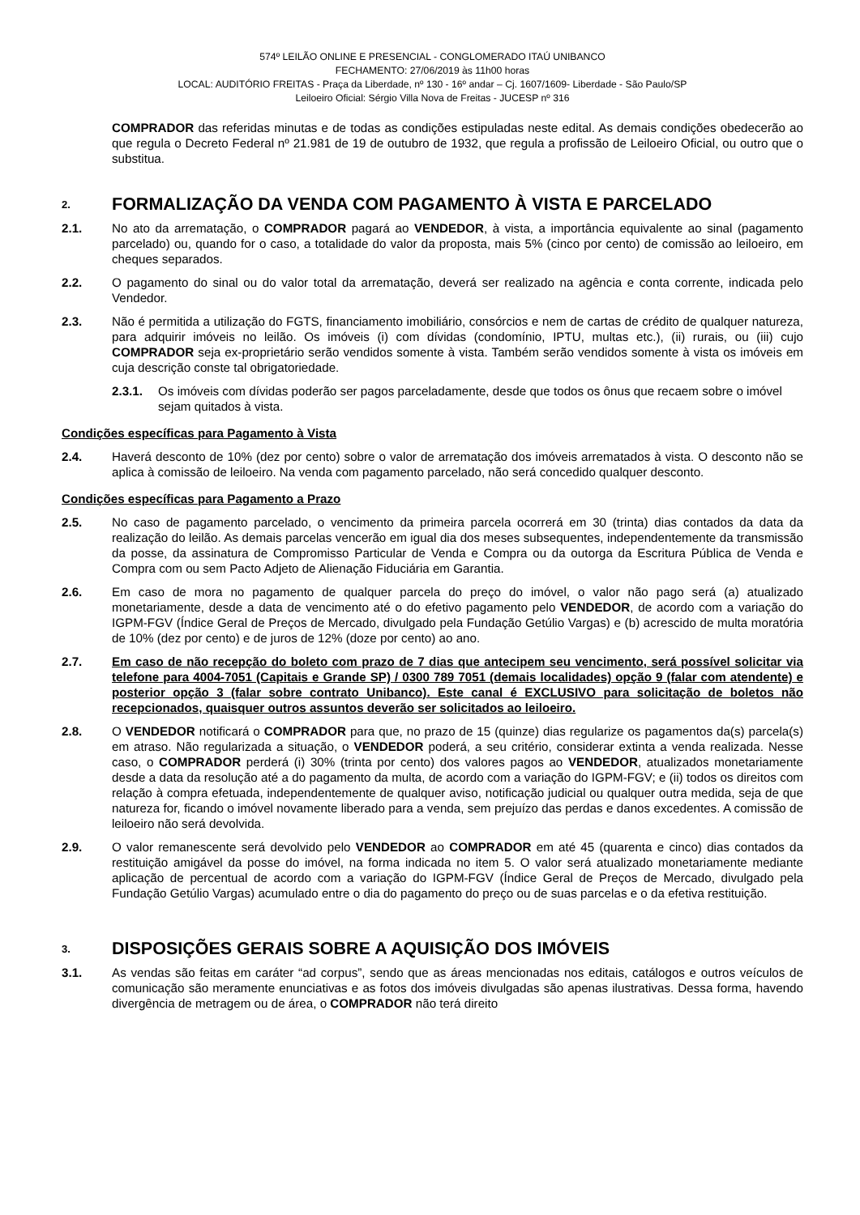574º LEILÃO ONLINE E PRESENCIAL - CONGLOMERADO ITAÚ UNIBANCO
FECHAMENTO: 27/06/2019 às 11h00 horas
LOCAL: AUDITÓRIO FREITAS - Praça da Liberdade, nº 130 - 16º andar – Cj. 1607/1609- Liberdade - São Paulo/SP
Leiloeiro Oficial: Sérgio Villa Nova de Freitas - JUCESP nº 316
COMPRADOR das referidas minutas e de todas as condições estipuladas neste edital. As demais condições obedecerão ao que regula o Decreto Federal nº 21.981 de 19 de outubro de 1932, que regula a profissão de Leiloeiro Oficial, ou outro que o substitua.
2. FORMALIZAÇÃO DA VENDA COM PAGAMENTO À VISTA E PARCELADO
2.1. No ato da arrematação, o COMPRADOR pagará ao VENDEDOR, à vista, a importância equivalente ao sinal (pagamento parcelado) ou, quando for o caso, a totalidade do valor da proposta, mais 5% (cinco por cento) de comissão ao leiloeiro, em cheques separados.
2.2. O pagamento do sinal ou do valor total da arrematação, deverá ser realizado na agência e conta corrente, indicada pelo Vendedor.
2.3. Não é permitida a utilização do FGTS, financiamento imobiliário, consórcios e nem de cartas de crédito de qualquer natureza, para adquirir imóveis no leilão. Os imóveis (i) com dívidas (condomínio, IPTU, multas etc.), (ii) rurais, ou (iii) cujo COMPRADOR seja ex-proprietário serão vendidos somente à vista. Também serão vendidos somente à vista os imóveis em cuja descrição conste tal obrigatoriedade.
2.3.1. Os imóveis com dívidas poderão ser pagos parceladamente, desde que todos os ônus que recaem sobre o imóvel sejam quitados à vista.
Condições específicas para Pagamento à Vista
2.4. Haverá desconto de 10% (dez por cento) sobre o valor de arrematação dos imóveis arrematados à vista. O desconto não se aplica à comissão de leiloeiro. Na venda com pagamento parcelado, não será concedido qualquer desconto.
Condições específicas para Pagamento a Prazo
2.5. No caso de pagamento parcelado, o vencimento da primeira parcela ocorrerá em 30 (trinta) dias contados da data da realização do leilão. As demais parcelas vencerão em igual dia dos meses subsequentes, independentemente da transmissão da posse, da assinatura de Compromisso Particular de Venda e Compra ou da outorga da Escritura Pública de Venda e Compra com ou sem Pacto Adjeto de Alienação Fiduciária em Garantia.
2.6. Em caso de mora no pagamento de qualquer parcela do preço do imóvel, o valor não pago será (a) atualizado monetariamente, desde a data de vencimento até o do efetivo pagamento pelo VENDEDOR, de acordo com a variação do IGPM-FGV (Índice Geral de Preços de Mercado, divulgado pela Fundação Getúlio Vargas) e (b) acrescido de multa moratória de 10% (dez por cento) e de juros de 12% (doze por cento) ao ano.
2.7. Em caso de não recepção do boleto com prazo de 7 dias que antecipem seu vencimento, será possível solicitar via telefone para 4004-7051 (Capitais e Grande SP) / 0300 789 7051 (demais localidades) opção 9 (falar com atendente) e posterior opção 3 (falar sobre contrato Unibanco). Este canal é EXCLUSIVO para solicitação de boletos não recepcionados, quaisquer outros assuntos deverão ser solicitados ao leiloeiro.
2.8. O VENDEDOR notificará o COMPRADOR para que, no prazo de 15 (quinze) dias regularize os pagamentos da(s) parcela(s) em atraso. Não regularizada a situação, o VENDEDOR poderá, a seu critério, considerar extinta a venda realizada. Nesse caso, o COMPRADOR perderá (i) 30% (trinta por cento) dos valores pagos ao VENDEDOR, atualizados monetariamente desde a data da resolução até a do pagamento da multa, de acordo com a variação do IGPM-FGV; e (ii) todos os direitos com relação à compra efetuada, independentemente de qualquer aviso, notificação judicial ou qualquer outra medida, seja de que natureza for, ficando o imóvel novamente liberado para a venda, sem prejuízo das perdas e danos excedentes. A comissão de leiloeiro não será devolvida.
2.9. O valor remanescente será devolvido pelo VENDEDOR ao COMPRADOR em até 45 (quarenta e cinco) dias contados da restituição amigável da posse do imóvel, na forma indicada no item 5. O valor será atualizado monetariamente mediante aplicação de percentual de acordo com a variação do IGPM-FGV (Índice Geral de Preços de Mercado, divulgado pela Fundação Getúlio Vargas) acumulado entre o dia do pagamento do preço ou de suas parcelas e o da efetiva restituição.
3. DISPOSIÇÕES GERAIS SOBRE A AQUISIÇÃO DOS IMÓVEIS
3.1. As vendas são feitas em caráter “ad corpus”, sendo que as áreas mencionadas nos editais, catálogos e outros veículos de comunicação são meramente enunciativas e as fotos dos imóveis divulgadas são apenas ilustrativas. Dessa forma, havendo divergência de metragem ou de área, o COMPRADOR não terá direito